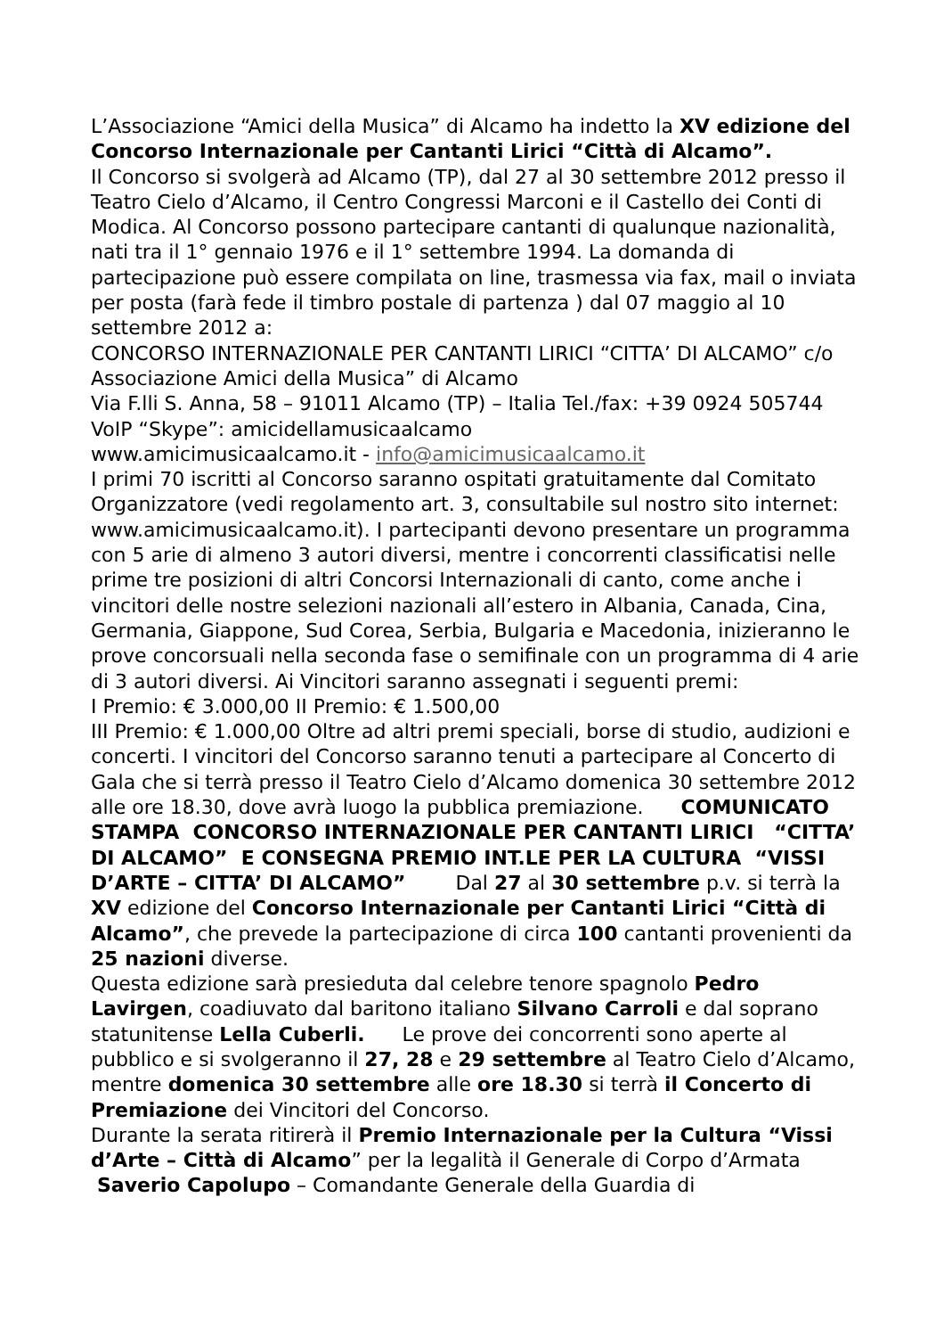L’Associazione “Amici della Musica” di Alcamo ha indetto la XV edizione del Concorso Internazionale per Cantanti Lirici “Città di Alcamo”.
Il Concorso si svolgerà ad Alcamo (TP), dal 27 al 30 settembre 2012 presso il Teatro Cielo d’Alcamo, il Centro Congressi Marconi e il Castello dei Conti di Modica. Al Concorso possono partecipare cantanti di qualunque nazionalità, nati tra il 1° gennaio 1976 e il 1° settembre 1994. La domanda di partecipazione può essere compilata on line, trasmessa via fax, mail o inviata per posta (farà fede il timbro postale di partenza ) dal 07 maggio al 10 settembre 2012 a:
CONCORSO INTERNAZIONALE PER CANTANTI LIRICI “CITTA’ DI ALCAMO” c/o Associazione Amici della Musica” di Alcamo
Via F.lli S. Anna, 58 – 91011 Alcamo (TP) – Italia Tel./fax: +39 0924 505744 VoIP “Skype”: amicidellamusicaalcamo
www.amicimusicaalcamo.it - info@amicimusicaalcamo.it
I primi 70 iscritti al Concorso saranno ospitati gratuitamente dal Comitato Organizzatore (vedi regolamento art. 3, consultabile sul nostro sito internet: www.amicimusicaalcamo.it). I partecipanti devono presentare un programma con 5 arie di almeno 3 autori diversi, mentre i concorrenti classificatisi nelle prime tre posizioni di altri Concorsi Internazionali di canto, come anche i vincitori delle nostre selezioni nazionali all’estero in Albania, Canada, Cina, Germania, Giappone, Sud Corea, Serbia, Bulgaria e Macedonia, inizieranno le prove concorsuali nella seconda fase o semifinale con un programma di 4 arie di 3 autori diversi. Ai Vincitori saranno assegnati i seguenti premi:
I Premio: € 3.000,00 II Premio: € 1.500,00
III Premio: € 1.000,00 Oltre ad altri premi speciali, borse di studio, audizioni e concerti. I vincitori del Concorso saranno tenuti a partecipare al Concerto di Gala che si terrà presso il Teatro Cielo d’Alcamo domenica 30 settembre 2012 alle ore 18.30, dove avrà luogo la pubblica premiazione. COMUNICATO STAMPA CONCORSO INTERNAZIONALE PER CANTANTI LIRICI “CITTA’ DI ALCAMO” E CONSEGNA PREMIO INT.LE PER LA CULTURA “VISSI D’ARTE – CITTA’ DI ALCAMO” Dal 27 al 30 settembre p.v. si terrà la XV edizione del Concorso Internazionale per Cantanti Lirici “Città di Alcamo”, che prevede la partecipazione di circa 100 cantanti provenienti da 25 nazioni diverse.
Questa edizione sarà presieduta dal celebre tenore spagnolo Pedro Lavirgen, coadiuvato dal baritono italiano Silvano Carroli e dal soprano statunitense Lella Cuberli. Le prove dei concorrenti sono aperte al pubblico e si svolgeranno il 27, 28 e 29 settembre al Teatro Cielo d’Alcamo, mentre domenica 30 settembre alle ore 18.30 si terrà il Concerto di Premiazione dei Vincitori del Concorso.
Durante la serata ritirerà il Premio Internazionale per la Cultura “Vissi d’Arte – Città di Alcamo” per la legalità il Generale di Corpo d’Armata Saverio Capolupo – Comandante Generale della Guardia di